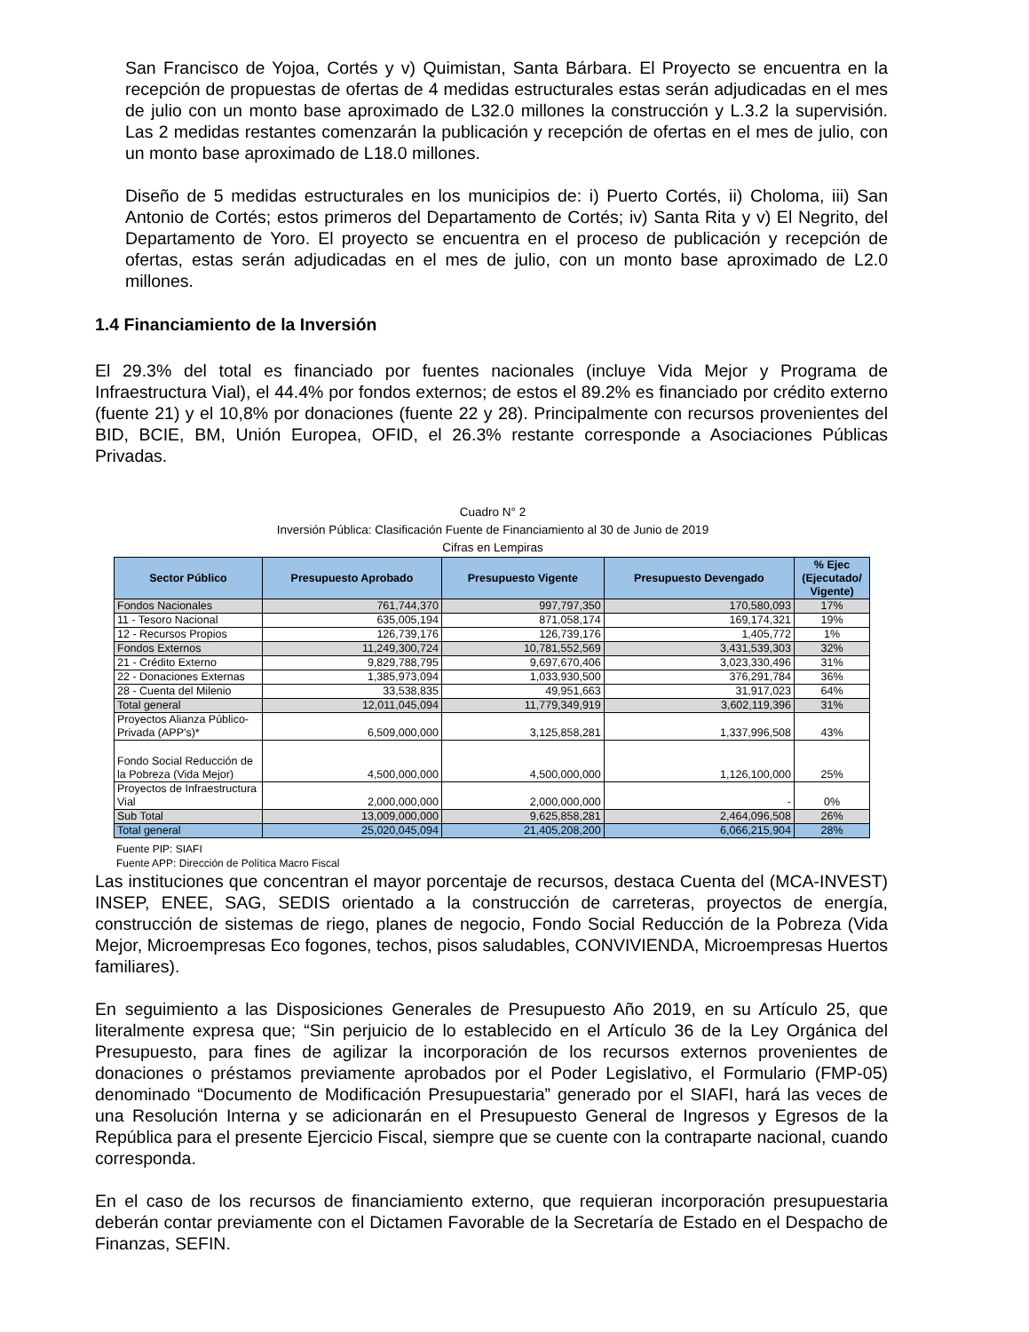San Francisco de Yojoa, Cortés y v) Quimistan, Santa Bárbara. El Proyecto se encuentra en la recepción de propuestas de ofertas de 4 medidas estructurales estas serán adjudicadas en el mes de julio con un monto base aproximado de L32.0 millones la construcción y L.3.2 la supervisión. Las 2 medidas restantes comenzarán la publicación y recepción de ofertas en el mes de julio, con un monto base aproximado de L18.0 millones.
Diseño de 5 medidas estructurales en los municipios de: i) Puerto Cortés, ii) Choloma, iii) San Antonio de Cortés; estos primeros del Departamento de Cortés; iv) Santa Rita y v) El Negrito, del Departamento de Yoro. El proyecto se encuentra en el proceso de publicación y recepción de ofertas, estas serán adjudicadas en el mes de julio, con un monto base aproximado de L2.0 millones.
1.4 Financiamiento de la Inversión
El 29.3% del total es financiado por fuentes nacionales (incluye Vida Mejor y Programa de Infraestructura Vial), el 44.4% por fondos externos; de estos el 89.2% es financiado por crédito externo (fuente 21) y el 10,8% por donaciones (fuente 22 y 28). Principalmente con recursos provenientes del BID, BCIE, BM, Unión Europea, OFID, el 26.3% restante corresponde a Asociaciones Públicas Privadas.
Cuadro N° 2
Inversión Pública: Clasificación Fuente de Financiamiento al 30 de Junio de 2019
Cifras en Lempiras
| Sector Público | Presupuesto Aprobado | Presupuesto Vigente | Presupuesto Devengado | % Ejec (Ejecutado/ Vigente) |
| --- | --- | --- | --- | --- |
| Fondos Nacionales | 761,744,370 | 997,797,350 | 170,580,093 | 17% |
| 11 - Tesoro Nacional | 635,005,194 | 871,058,174 | 169,174,321 | 19% |
| 12 - Recursos Propios | 126,739,176 | 126,739,176 | 1,405,772 | 1% |
| Fondos Externos | 11,249,300,724 | 10,781,552,569 | 3,431,539,303 | 32% |
| 21 - Crédito Externo | 9,829,788,795 | 9,697,670,406 | 3,023,330,496 | 31% |
| 22 - Donaciones Externas | 1,385,973,094 | 1,033,930,500 | 376,291,784 | 36% |
| 28 - Cuenta del Milenio | 33,538,835 | 49,951,663 | 31,917,023 | 64% |
| Total general | 12,011,045,094 | 11,779,349,919 | 3,602,119,396 | 31% |
| Proyectos Alianza Público-Privada (APP's)* | 6,509,000,000 | 3,125,858,281 | 1,337,996,508 | 43% |
| Fondo Social Reducción de la Pobreza (Vida Mejor) | 4,500,000,000 | 4,500,000,000 | 1,126,100,000 | 25% |
| Proyectos de Infraestructura Vial | 2,000,000,000 | 2,000,000,000 | - | 0% |
| Sub Total | 13,009,000,000 | 9,625,858,281 | 2,464,096,508 | 26% |
| Total general | 25,020,045,094 | 21,405,208,200 | 6,066,215,904 | 28% |
Fuente PIP: SIAFI
Fuente APP: Dirección de Política Macro Fiscal
Las instituciones que concentran el mayor porcentaje de recursos, destaca Cuenta del (MCA-INVEST) INSEP, ENEE, SAG, SEDIS orientado a la construcción de carreteras, proyectos de energía, construcción de sistemas de riego, planes de negocio, Fondo Social Reducción de la Pobreza (Vida Mejor, Microempresas Eco fogones, techos, pisos saludables, CONVIVIENDA, Microempresas Huertos familiares).
En seguimiento a las Disposiciones Generales de Presupuesto Año 2019, en su Artículo 25, que literalmente expresa que; “Sin perjuicio de lo establecido en el Artículo 36 de la Ley Orgánica del Presupuesto, para fines de agilizar la incorporación de los recursos externos provenientes de donaciones o préstamos previamente aprobados por el Poder Legislativo, el Formulario (FMP-05) denominado “Documento de Modificación Presupuestaria” generado por el SIAFI, hará las veces de una Resolución Interna y se adicionarán en el Presupuesto General de Ingresos y Egresos de la República para el presente Ejercicio Fiscal, siempre que se cuente con la contraparte nacional, cuando corresponda.
En el caso de los recursos de financiamiento externo, que requieran incorporación presupuestaria deberán contar previamente con el Dictamen Favorable de la Secretaría de Estado en el Despacho de Finanzas, SEFIN.